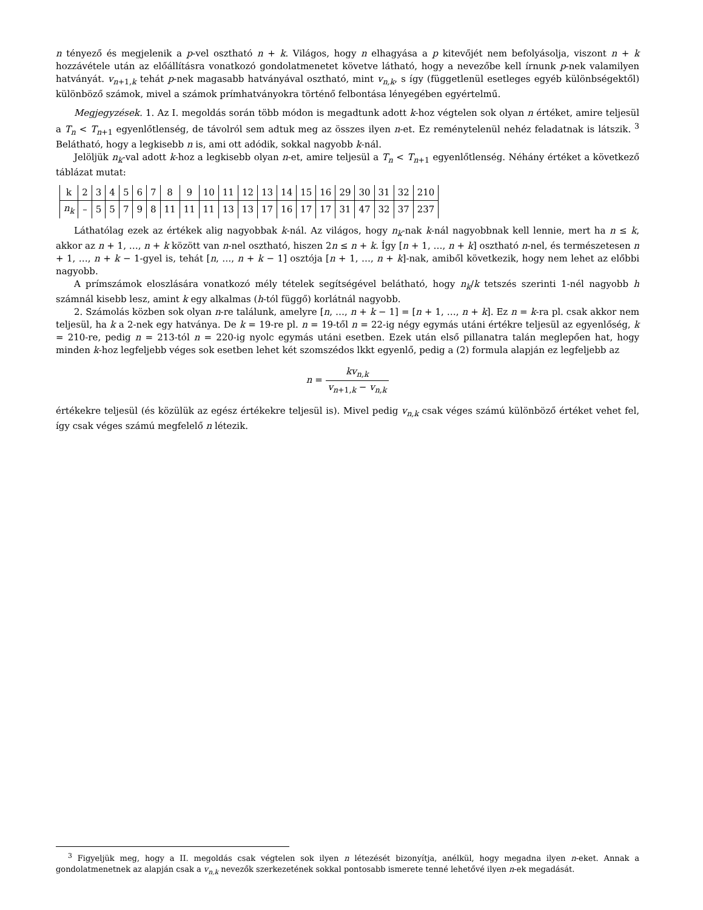n tényező és megjelenik a p-vel osztható n + k. Világos, hogy n elhagyása a p kitevőjét nem befolyásolja, viszont n + k hozzávétele után az előállításra vonatkozó gondolatmenetet követve látható, hogy a nevezőbe kell írnunk p-nek valamilyen hatványát. v<sub>n+1,k</sub> tehát p-nek magasabb hatványával osztható, mint v<sub>n,k</sub>, s így (függetlenül esetleges egyéb különbségektől) különböző számok, mivel a számok prímhatványokra történő felbontása lényegében egyértelmű.
Megjegyzések. 1. Az I. megoldás során több módon is megadtunk adott k-hoz végtelen sok olyan n értéket, amire teljesül a T<sub>n</sub> < T<sub>n+1</sub> egyenlőtlenség, de távolról sem adtuk meg az összes ilyen n-et. Ez reménytelenül nehéz feladatnak is látszik. <sup>3</sup> Belátható, hogy a legkisebb n is, ami ott adódik, sokkal nagyobb k-nál.
Jelöljük n<sub>k</sub>-val adott k-hoz a legkisebb olyan n-et, amire teljesül a T<sub>n</sub> < T<sub>n+1</sub> egyenlőtlenség. Néhány értéket a következő táblázat mutat:
| k | 2 | 3 | 4 | 5 | 6 | 7 | 8 | 9 | 10 | 11 | 12 | 13 | 14 | 15 | 16 | 29 | 30 | 31 | 32 | 210 |
| n<sub>k</sub> | – | 5 | 5 | 7 | 9 | 8 | 11 | 11 | 11 | 13 | 13 | 17 | 16 | 17 | 17 | 31 | 47 | 32 | 37 | 237 |
Láthatólag ezek az értékek alig nagyobbak k-nál. Az világos, hogy n<sub>k</sub>-nak k-nál nagyobbnak kell lennie, mert ha n ≤ k, akkor az n + 1, …, n + k között van n-nel osztható, hiszen 2n ≤ n + k. Így [n + 1, …, n + k] osztható n-nel, és természetesen n + 1, …, n + k − 1-gyel is, tehát [n, …, n + k − 1] osztója [n + 1, …, n + k]-nak, amiből következik, hogy nem lehet az előbbi nagyobb.
A prímszámok eloszlására vonatkozó mély tételek segítségével belátható, hogy n<sub>k</sub>/k tetszés szerinti 1-nél nagyobb h számnál kisebb lesz, amint k egy alkalmas (h-tól függő) korlátnál nagyobb.
2. Számolás közben sok olyan n-re találunk, amelyre [n, …, n + k − 1] = [n + 1, …, n + k]. Ez n = k-ra pl. csak akkor nem teljesül, ha k a 2-nek egy hatványa. De k = 19-re pl. n = 19-től n = 22-ig négy egymás utáni értékre teljesül az egyenlőség, k = 210-re, pedig n = 213-tól n = 220-ig nyolc egymás utáni esetben. Ezek után első pillanatra talán meglepően hat, hogy minden k-hoz legfeljebb véges sok esetben lehet két szomszédos lkkt egyenlő, pedig a (2) formula alapján ez legfeljebb az
n = kv<sub>n,k</sub> v<sub>n+1,k</sub> − v<sub>n,k</sub>
értékekre teljesül (és közülük az egész értékekre teljesül is). Mivel pedig v<sub>n,k</sub> csak véges számú különböző értéket vehet fel, így csak véges számú megfelelő n létezik.
<sup>3</sup> Figyeljük meg, hogy a II. megoldás csak végtelen sok ilyen n létezését bizonyítja, anélkül, hogy megadna ilyen n-eket. Annak a gondolatmenetnek az alapján csak a v<sub>n,k</sub> nevezők szerkezetének sokkal pontosabb ismerete tenné lehetővé ilyen n-ek megadását.